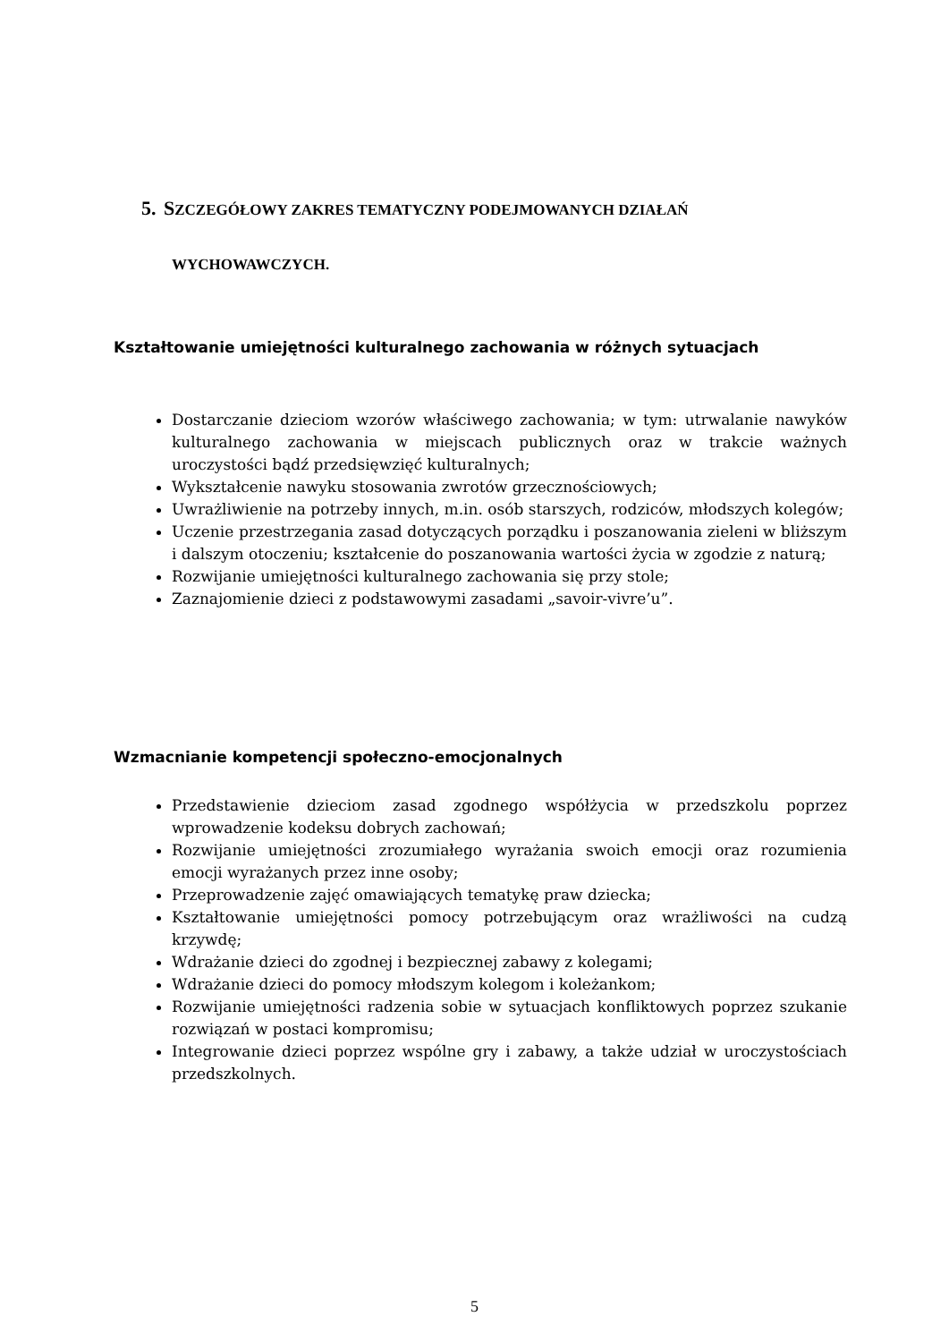5. SZCZEGÓŁOWY ZAKRES TEMATYCZNY PODEJMOWANYCH DZIAŁAŃ
WYCHOWAWCZYCH.
Kształtowanie umiejętności kulturalnego zachowania w różnych sytuacjach
Dostarczanie dzieciom wzorów właściwego zachowania; w tym: utrwalanie nawyków kulturalnego zachowania w miejscach publicznych oraz w trakcie ważnych uroczystości bądź przedsięwzięć kulturalnych;
Wykształcenie nawyku stosowania zwrotów grzecznościowych;
Uwrażliwienie na potrzeby innych, m.in. osób starszych, rodziców, młodszych kolegów;
Uczenie przestrzegania zasad dotyczących porządku i poszanowania zieleni w bliższym i dalszym otoczeniu; kształcenie do poszanowania wartości życia w zgodzie z naturą;
Rozwijanie umiejętności kulturalnego zachowania się przy stole;
Zaznajomienie dzieci z podstawowymi zasadami „savoir-vivre’u”.
Wzmacnianie kompetencji społeczno-emocjonalnych
Przedstawienie dzieciom zasad zgodnego współżycia w przedszkolu poprzez wprowadzenie kodeksu dobrych zachowań;
Rozwijanie umiejętności zrozumiałego wyrażania swoich emocji oraz rozumienia emocji wyrażanych przez inne osoby;
Przeprowadzenie zajęć omawiających tematykę praw dziecka;
Kształtowanie umiejętności pomocy potrzebującym oraz wrażliwości na cudzą krzywdę;
Wdrażanie dzieci do zgodnej i bezpiecznej zabawy z kolegami;
Wdrażanie dzieci do pomocy młodszym kolegom i koleżankom;
Rozwijanie umiejętności radzenia sobie w sytuacjach konfliktowych poprzez szukanie rozwiązań w postaci kompromisu;
Integrowanie dzieci poprzez wspólne gry i zabawy, a także udział w uroczystościach przedszkolnych.
5